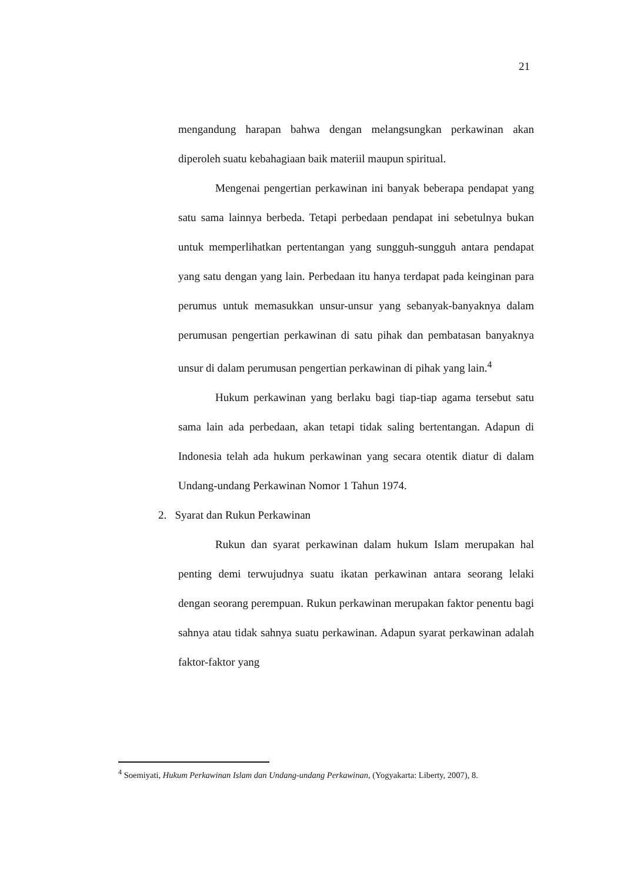21
mengandung harapan bahwa dengan melangsungkan perkawinan akan diperoleh suatu kebahagiaan baik materiil maupun spiritual.
Mengenai pengertian perkawinan ini banyak beberapa pendapat yang satu sama lainnya berbeda. Tetapi perbedaan pendapat ini sebetulnya bukan untuk memperlihatkan pertentangan yang sungguh-sungguh antara pendapat yang satu dengan yang lain. Perbedaan itu hanya terdapat pada keinginan para perumus untuk memasukkan unsur-unsur yang sebanyak-banyaknya dalam perumusan pengertian perkawinan di satu pihak dan pembatasan banyaknya unsur di dalam perumusan pengertian perkawinan di pihak yang lain.<sup>4</sup>
Hukum perkawinan yang berlaku bagi tiap-tiap agama tersebut satu sama lain ada perbedaan, akan tetapi tidak saling bertentangan. Adapun di Indonesia telah ada hukum perkawinan yang secara otentik diatur di dalam Undang-undang Perkawinan Nomor 1 Tahun 1974.
2. Syarat dan Rukun Perkawinan
Rukun dan syarat perkawinan dalam hukum Islam merupakan hal penting demi terwujudnya suatu ikatan perkawinan antara seorang lelaki dengan seorang perempuan. Rukun perkawinan merupakan faktor penentu bagi sahnya atau tidak sahnya suatu perkawinan. Adapun syarat perkawinan adalah faktor-faktor yang
<sup>4</sup> Soemiyati, Hukum Perkawinan Islam dan Undang-undang Perkawinan, (Yogyakarta: Liberty, 2007), 8.